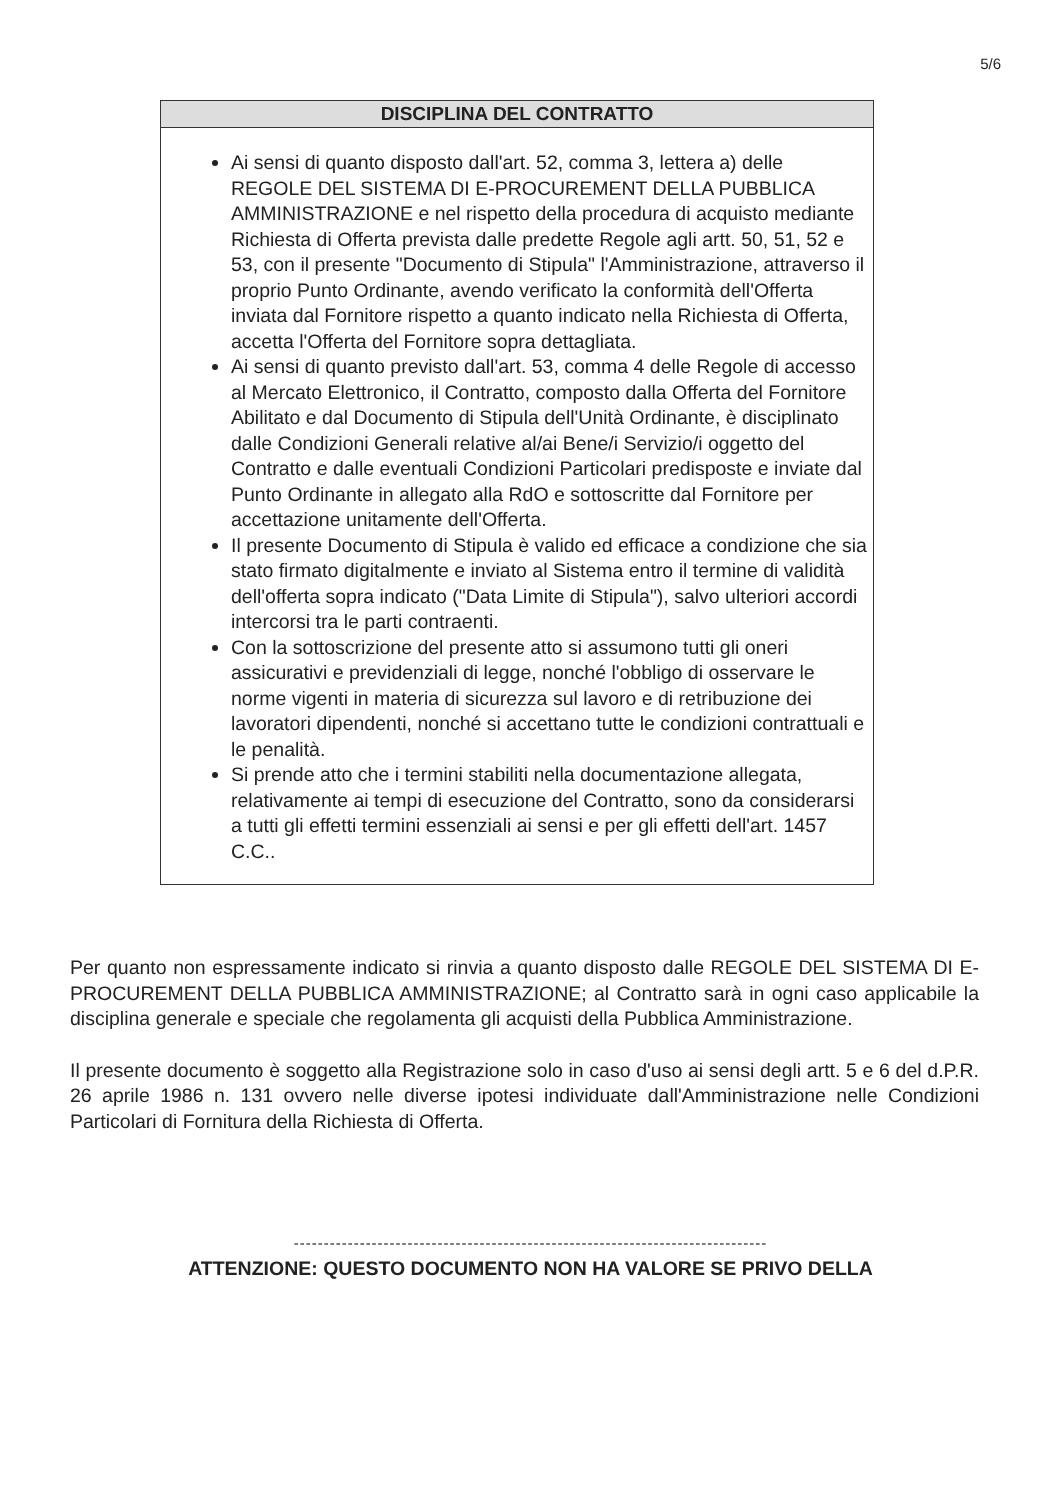5/6
DISCIPLINA DEL CONTRATTO
Ai sensi di quanto disposto dall'art. 52, comma 3, lettera a) delle REGOLE DEL SISTEMA DI E-PROCUREMENT DELLA PUBBLICA AMMINISTRAZIONE e nel rispetto della procedura di acquisto mediante Richiesta di Offerta prevista dalle predette Regole agli artt. 50, 51, 52 e 53, con il presente "Documento di Stipula" l'Amministrazione, attraverso il proprio Punto Ordinante, avendo verificato la conformità dell'Offerta inviata dal Fornitore rispetto a quanto indicato nella Richiesta di Offerta, accetta l'Offerta del Fornitore sopra dettagliata.
Ai sensi di quanto previsto dall'art. 53, comma 4 delle Regole di accesso al Mercato Elettronico, il Contratto, composto dalla Offerta del Fornitore Abilitato e dal Documento di Stipula dell'Unità Ordinante, è disciplinato dalle Condizioni Generali relative al/ai Bene/i Servizio/i oggetto del Contratto e dalle eventuali Condizioni Particolari predisposte e inviate dal Punto Ordinante in allegato alla RdO e sottoscritte dal Fornitore per accettazione unitamente dell'Offerta.
Il presente Documento di Stipula è valido ed efficace a condizione che sia stato firmato digitalmente e inviato al Sistema entro il termine di validità dell'offerta sopra indicato ("Data Limite di Stipula"), salvo ulteriori accordi intercorsi tra le parti contraenti.
Con la sottoscrizione del presente atto si assumono tutti gli oneri assicurativi e previdenziali di legge, nonché l'obbligo di osservare le norme vigenti in materia di sicurezza sul lavoro e di retribuzione dei lavoratori dipendenti, nonché si accettano tutte le condizioni contrattuali e le penalità.
Si prende atto che i termini stabiliti nella documentazione allegata, relativamente ai tempi di esecuzione del Contratto, sono da considerarsi a tutti gli effetti termini essenziali ai sensi e per gli effetti dell'art. 1457 C.C..
Per quanto non espressamente indicato si rinvia a quanto disposto dalle REGOLE DEL SISTEMA DI E-PROCUREMENT DELLA PUBBLICA AMMINISTRAZIONE; al Contratto sarà in ogni caso applicabile la disciplina generale e speciale che regolamenta gli acquisti della Pubblica Amministrazione.
Il presente documento è soggetto alla Registrazione solo in caso d'uso ai sensi degli artt. 5 e 6 del d.P.R. 26 aprile 1986 n. 131 ovvero nelle diverse ipotesi individuate dall'Amministrazione nelle Condizioni Particolari di Fornitura della Richiesta di Offerta.
-------------------------------------------------------------------------------
ATTENZIONE: QUESTO DOCUMENTO NON HA VALORE SE PRIVO DELLA